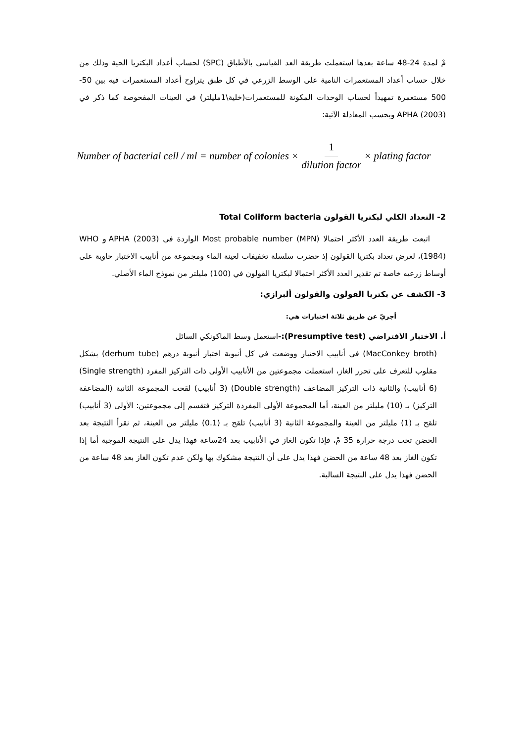مْ لمدة 24-48 ساعة بعدها استعملت طريقة العد القياسي بالأطباق (SPC) لحساب أعداد البكتريا الحية وذلك من خلال حساب أعداد المستعمرات النامية على الوسط الزرعي في كل طبق يتراوح أعداد المستعمرات فيه بين 50-500 مستعمرة تمهيداً لحساب الوحدات المكونة للمستعمرات(خلية\1مليلتر) في العينات المفحوصة كما ذكر في APHA (2003) وبحسب المعادلة الآتية:
Number of bacterial cell / ml = number of colonies × 1 dilution factor × plating factor
2- التعداد الكلي لبكتريا القولون Total Coliform bacteria
اتبعت طريقة العدد الأكثر احتمالا Most probable number (MPN) الواردة في APHA (2003) و WHO (1984)، لغرض تعداد بكتريا القولون إذ حضرت سلسلة تخفيفات لعينة الماء ومجموعة من أنابيب الاختبار حاوية على أوساط زرعيه خاصة تم تقدير العدد الأكثر احتمالا لبكتريا القولون في (100) مليلتر من نموذج الماء الأصلي.
3- الكشف عن بكتريا القولون والقولون ألبرازي:
أجريّ عن طريق ثلاثة اختبارات هي:
أ. الاختبار الافتراضي (Presumptive test):-استعمل وسط الماكونكي السائل
(MacConkey broth) في أنابيب الاختبار ووضعت في كل أنبوبة اختبار أنبوبة درهم (derhum tube) بشكل مقلوب للتعرف على تحرر الغاز، استعملت مجموعتين من الأنابيب الأولى ذات التركيز المفرد (Single strength) (6 أنابيب) والثانية ذات التركيز المضاعف (Double strength) (3 أنابيب) لقحت المجموعة الثانية (المضاعفة التركيز) بـ (10) مليلتر من العينة، أما المجموعة الأولى المفردة التركيز فتقسم إلى مجموعتين: الأولى (3 أنابيب) تلقح بـ (1) مليلتر من العينة والمجموعة الثانية (3 أنابيب) تلقح بـ (0.1) مليلتر من العينة، ثم نقرأ النتيجة بعد الحضن تحت درجة حرارة 35 مْ، فإذا تكون الغاز في الأنابيب بعد 24ساعة فهذا يدل على النتيجة الموجبة أما إذا تكون الغاز بعد 48 ساعة من الحضن فهذا يدل على أن النتيجة مشكوك بها ولكن عدم تكون الغاز بعد 48 ساعة من الحضن فهذا يدل على النتيجة السالبة.